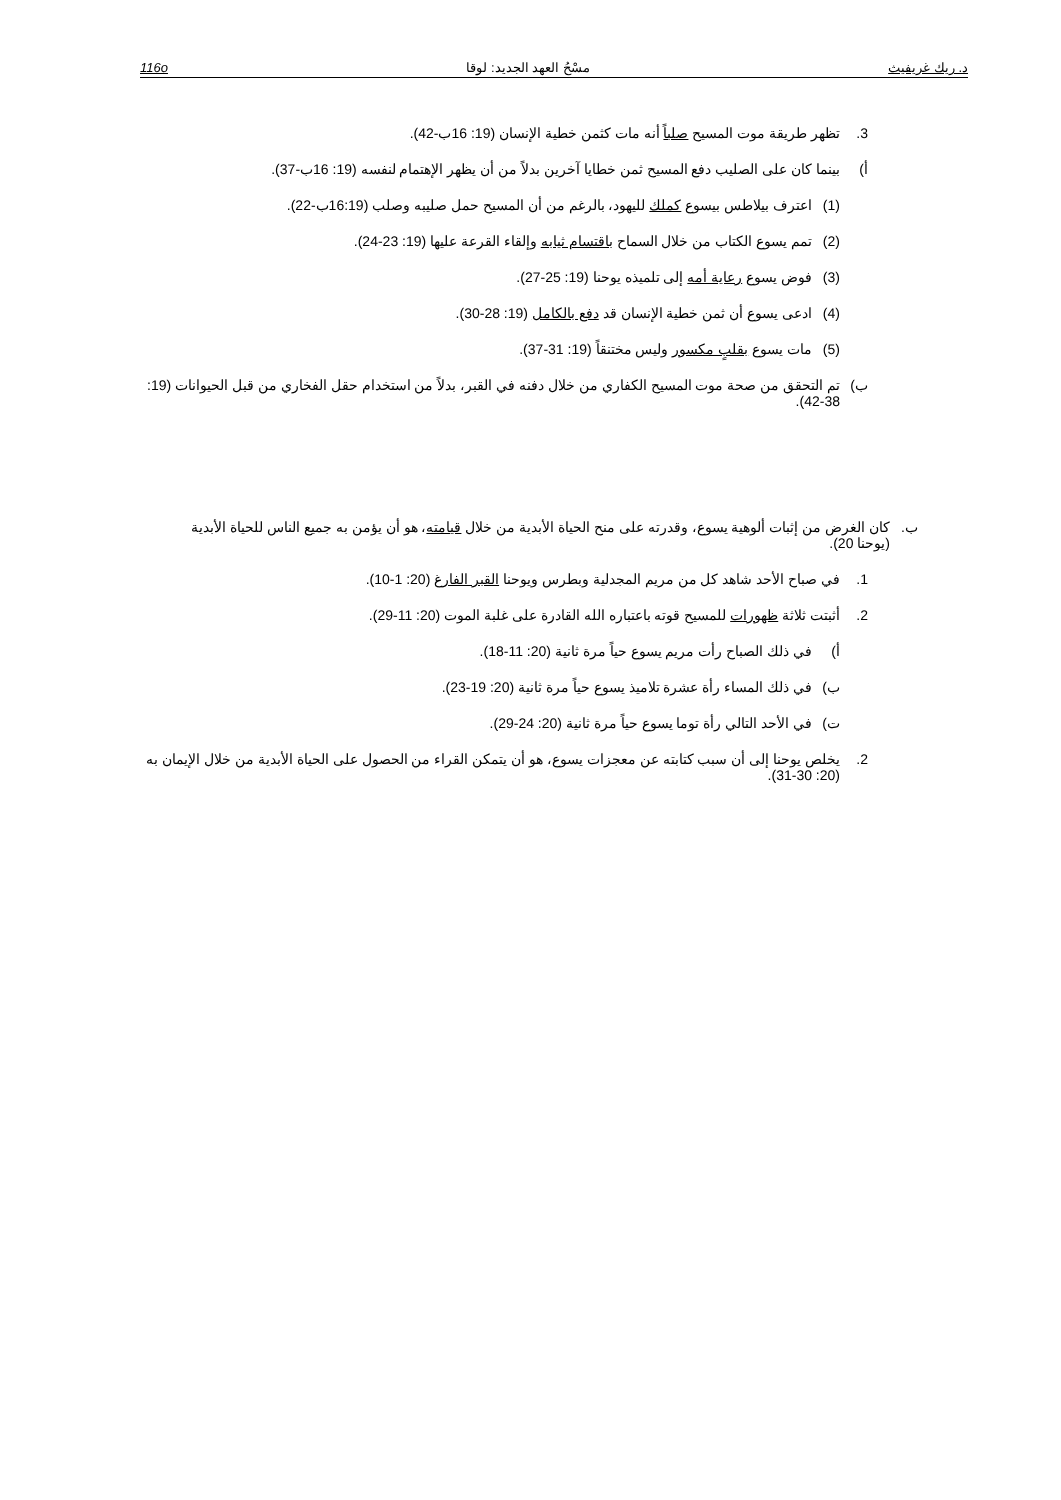د. ريك غريفيث مسْحُ العهد الجديد: لوقا 116o
3. تظهر طريقة موت المسيح صلباً أنه مات كثمن خطية الإنسان (19: 16ب-42).
أ) بينما كان على الصليب دفع المسيح ثمن خطايا آخرين بدلاً من أن يظهر الإهتمام لنفسه (19: 16ب-37).
(1) اعترف بيلاطس بيسوع كملك لليهود، بالرغم من أن المسيح حمل صليبه وصلب (16:19ب-22).
(2) تمم يسوع الكتاب من خلال السماح باقتسام ثيابه وإلقاء القرعة عليها (19: 23-24).
(3) فوض يسوع رعاية أمه إلى تلميذه يوحنا (19: 25-27).
(4) ادعى يسوع أن ثمن خطية الإنسان قد دفع بالكامل (19: 28-30).
(5) مات يسوع بقلبٍ مكسور وليس مختنقاً (19: 31-37).
ب) تم التحقق من صحة موت المسيح الكفاري من خلال دفنه في القبر، بدلاً من استخدام حقل الفخاري من قبل الحيوانات (19: 38-42).
ب. كان الغرض من إثبات ألوهية يسوع، وقدرته على منح الحياة الأبدية من خلال قيامته، هو أن يؤمن به جميع الناس للحياة الأبدية (يوحنا 20).
1. في صباح الأحد شاهد كل من مريم المجدلية وبطرس ويوحنا القبر الفارغ (20: 1-10).
2. أثبتت ثلاثة ظهورات للمسيح قوته باعتباره الله القادرة على غلبة الموت (20: 11-29).
أ) في ذلك الصباح رأت مريم يسوع حياً مرة ثانية (20: 11-18).
ب) في ذلك المساء رأة عشرة تلاميذ يسوع حياً مرة ثانية (20: 19-23).
ت) في الأحد التالي رأة توما يسوع حياً مرة ثانية (20: 24-29).
2. يخلص يوحنا إلى أن سبب كتابته عن معجزات يسوع، هو أن يتمكن القراء من الحصول على الحياة الأبدية من خلال الإيمان به (20: 30-31).